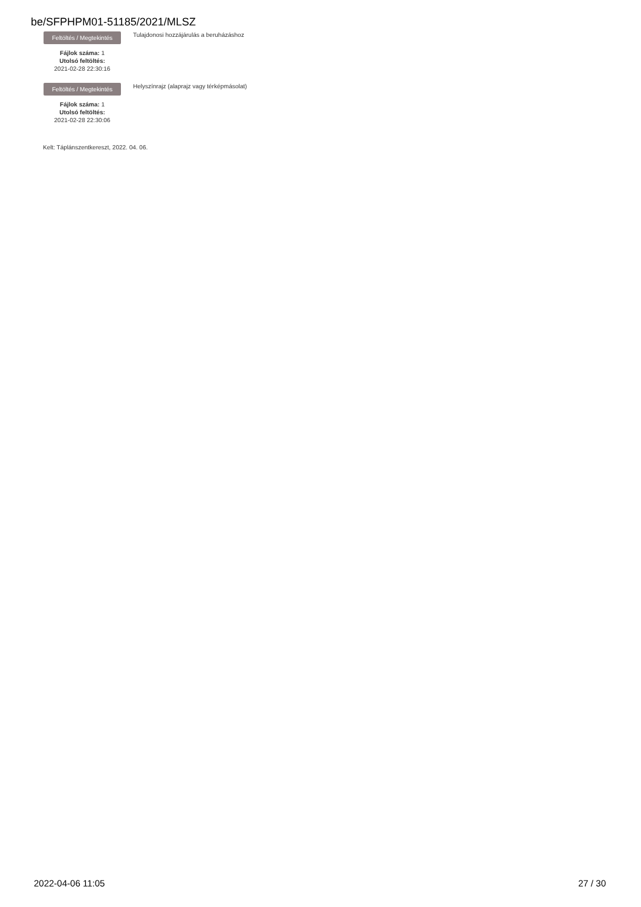be/SFPHPM01-51185/2021/MLSZ
Feltöltés / Megtekintés
Fájlok száma: 1
Utolsó feltöltés:
2021-02-28 22:30:16
Tulajdonosi hozzájárulás a beruházáshoz
Feltöltés / Megtekintés
Fájlok száma: 1
Utolsó feltöltés:
2021-02-28 22:30:06
Helyszínrajz (alaprajz vagy térképmásolat)
Kelt: Táplánszentkereszt, 2022. 04. 06.
2022-04-06 11:05 27 / 30